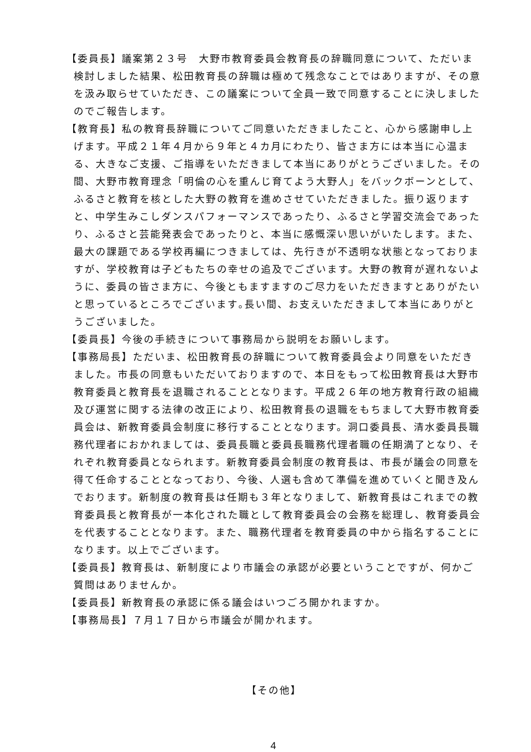【委員長】議案第２３号　大野市教育委員会教育長の辞職同意について、ただいま検討しました結果、松田教育長の辞職は極めて残念なことではありますが、その意を汲み取らせていただき、この議案について全員一致で同意することに決しましたのでご報告します。
【教育長】私の教育長辞職についてご同意いただきましたこと、心から感謝申し上げます。平成２１年４月から９年と４カ月にわたり、皆さま方には本当に心温まる、大きなご支援、ご指導をいただきまして本当にありがとうございました。その間、大野市教育理念「明倫の心を重んじ育てよう大野人」をバックボーンとして､ふるさと教育を核とした大野の教育を進めさせていただきました。振り返りますと、中学生みこしダンスパフォーマンスであったり、ふるさと学習交流会であったり、ふるさと芸能発表会であったりと、本当に感慨深い思いがいたします。また、最大の課題である学校再編につきましては、先行きが不透明な状態となっておりますが、学校教育は子どもたちの幸せの追及でございます。大野の教育が遅れないように、委員の皆さま方に、今後ともますますのご尽力をいただきますとありがたいと思っているところでございます｡長い間、お支えいただきまして本当にありがとうございました。
【委員長】今後の手続きについて事務局から説明をお願いします。
【事務局長】ただいま、松田教育長の辞職について教育委員会より同意をいただきました。市長の同意もいただいておりますので、本日をもって松田教育長は大野市教育委員と教育長を退職されることとなります。平成２６年の地方教育行政の組織及び運営に関する法律の改正により、松田教育長の退職をもちまして大野市教育委員会は、新教育委員会制度に移行することとなります。洞口委員長、清水委員長職務代理者におかれましては、委員長職と委員長職務代理者職の任期満了となり、それぞれ教育委員となられます。新教育委員会制度の教育長は、市長が議会の同意を得て任命することとなっており、今後、人選も含めて準備を進めていくと聞き及んでおります。新制度の教育長は任期も３年となりまして、新教育長はこれまでの教育委員長と教育長が一本化された職として教育委員会の会務を総理し、教育委員会を代表することとなります。また、職務代理者を教育委員の中から指名することになります。以上でございます。
【委員長】教育長は、新制度により市議会の承認が必要ということですが、何かご質問はありませんか。
【委員長】新教育長の承認に係る議会はいつごろ開かれますか。
【事務局長】７月１７日から市議会が開かれます。
【その他】
4